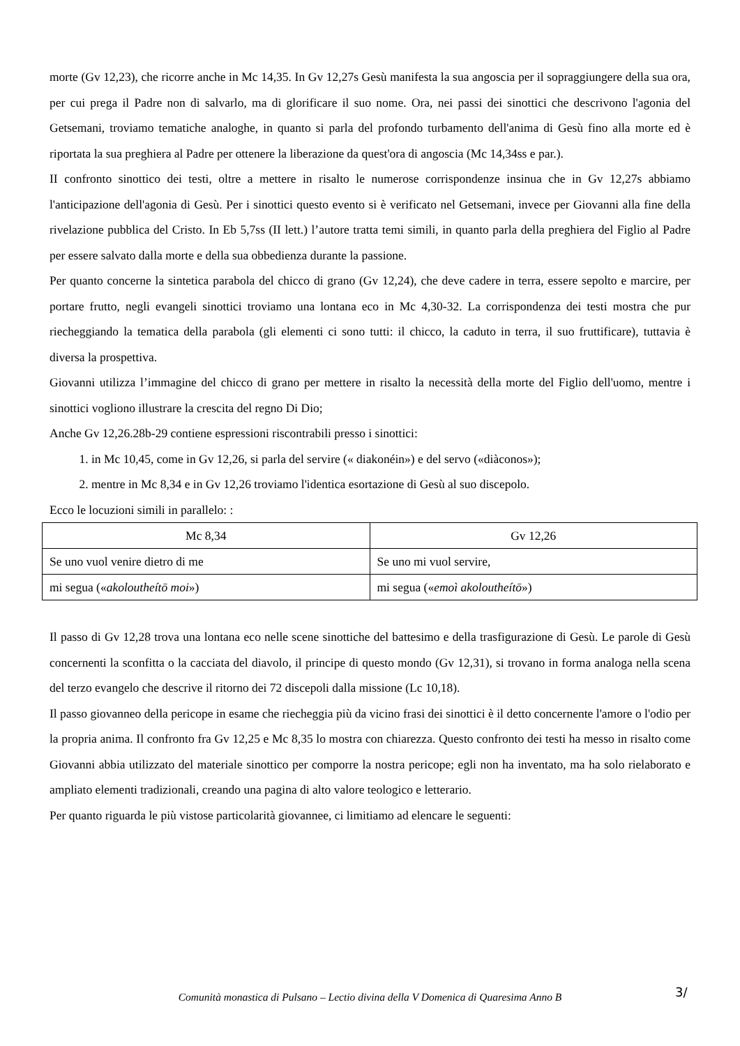morte (Gv 12,23), che ricorre anche in Mc 14,35. In Gv 12,27s Gesù manifesta la sua angoscia per il sopraggiungere della sua ora, per cui prega il Padre non di salvarlo, ma di glorificare il suo nome. Ora, nei passi dei sinottici che descrivono l'agonia del Getsemani, troviamo tematiche analoghe, in quanto si parla del profondo turbamento dell'anima di Gesù fino alla morte ed è riportata la sua preghiera al Padre per ottenere la liberazione da quest'ora di angoscia (Mc 14,34ss e par.).
II confronto sinottico dei testi, oltre a mettere in risalto le numerose corrispondenze insinua che in Gv 12,27s abbiamo l'anticipazione dell'agonia di Gesù. Per i sinottici questo evento si è verificato nel Getsemani, invece per Giovanni alla fine della rivelazione pubblica del Cristo. In Eb 5,7ss (II lett.) l’autore tratta temi simili, in quanto parla della preghiera del Figlio al Padre per essere salvato dalla morte e della sua obbedienza durante la passione.
Per quanto concerne la sintetica parabola del chicco di grano (Gv 12,24), che deve cadere in terra, essere sepolto e marcire, per portare frutto, negli evangeli sinottici troviamo una lontana eco in Mc 4,30-32. La corrispondenza dei testi mostra che pur riecheggiando la tematica della parabola (gli elementi ci sono tutti: il chicco, la caduto in terra, il suo fruttificare), tuttavia è diversa la prospettiva.
Giovanni utilizza l’immagine del chicco di grano per mettere in risalto la necessità della morte del Figlio dell'uomo, mentre i sinottici vogliono illustrare la crescita del regno Di Dio;
Anche Gv 12,26.28b-29 contiene espressioni riscontrabili presso i sinottici:
1. in Mc 10,45, come in Gv 12,26, si parla del servire (« diakonéin») e del servo («diàconos»);
2. mentre in Mc 8,34 e in Gv 12,26 troviamo l'identica esortazione di Gesù al suo discepolo.
Ecco le locuzioni simili in parallelo: :
| Mc 8,34 | Gv 12,26 |
| Se uno vuol venire dietro di me | Se uno mi vuol servire, |
| mi segua (« akoloutheítō moi ») | mi segua (« emoì akoloutheítō ») |
Il passo di Gv 12,28 trova una lontana eco nelle scene sinottiche del battesimo e della trasfigurazione di Gesù. Le parole di Gesù concernenti la sconfitta o la cacciata del diavolo, il principe di questo mondo (Gv 12,31), si trovano in forma analoga nella scena del terzo evangelo che descrive il ritorno dei 72 discepoli dalla missione (Lc 10,18).
Il passo giovanneo della pericope in esame che riecheggia più da vicino frasi dei sinottici è il detto concernente l'amore o l'odio per la propria anima. Il confronto fra Gv 12,25 e Mc 8,35 lo mostra con chiarezza. Questo confronto dei testi ha messo in risalto come Giovanni abbia utilizzato del materiale sinottico per comporre la nostra pericope; egli non ha inventato, ma ha solo rielaborato e ampliato elementi tradizionali, creando una pagina di alto valore teologico e letterario.
Per quanto riguarda le più vistose particolarità giovannee, ci limitiamo ad elencare le seguenti:
Comunità monastica di Pulsano – Lectio divina della V Domenica di Quaresima Anno B 3/